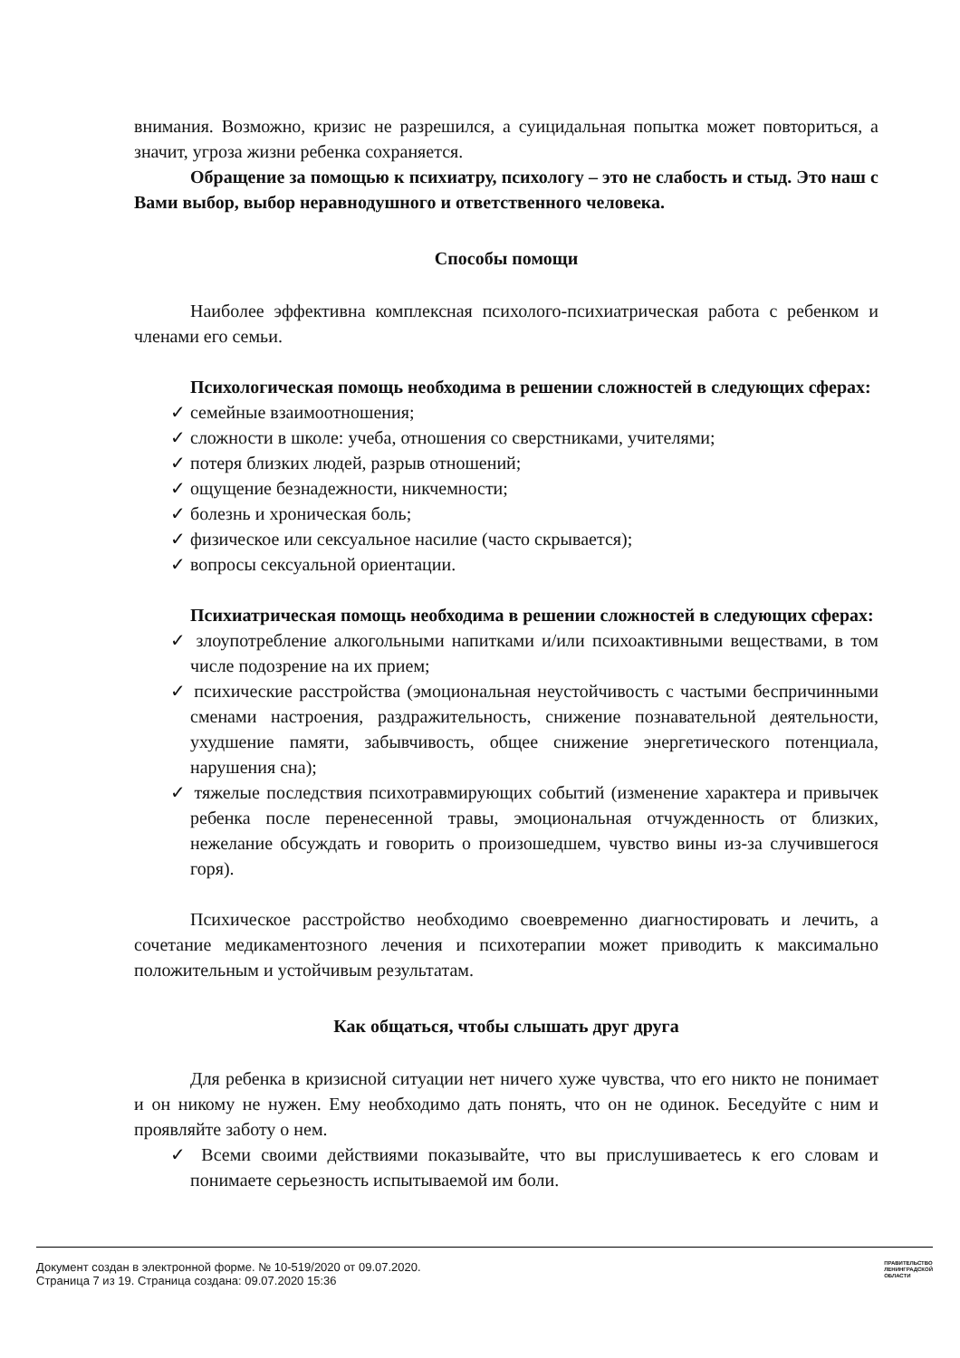внимания. Возможно, кризис не разрешился, а суицидальная попытка может повториться, а значит, угроза жизни ребенка сохраняется.
Обращение за помощью к психиатру, психологу – это не слабость и стыд. Это наш с Вами выбор, выбор неравнодушного и ответственного человека.
Способы помощи
Наиболее эффективна комплексная психолого-психиатрическая работа с ребенком и членами его семьи.
Психологическая помощь необходима в решении сложностей в следующих сферах:
✓ семейные взаимоотношения;
✓ сложности в школе: учеба, отношения со сверстниками, учителями;
✓ потеря близких людей, разрыв отношений;
✓ ощущение безнадежности, никчемности;
✓ болезнь и хроническая боль;
✓ физическое или сексуальное насилие (часто скрывается);
✓ вопросы сексуальной ориентации.
Психиатрическая помощь необходима в решении сложностей в следующих сферах:
✓ злоупотребление алкогольными напитками и/или психоактивными веществами, в том числе подозрение на их прием;
✓ психические расстройства (эмоциональная неустойчивость с частыми беспричинными сменами настроения, раздражительность, снижение познавательной деятельности, ухудшение памяти, забывчивость, общее снижение энергетического потенциала, нарушения сна);
✓ тяжелые последствия психотравмирующих событий (изменение характера и привычек ребенка после перенесенной травы, эмоциональная отчужденность от близких, нежелание обсуждать и говорить о произошедшем, чувство вины из-за случившегося горя).
Психическое расстройство необходимо своевременно диагностировать и лечить, а сочетание медикаментозного лечения и психотерапии может приводить к максимально положительным и устойчивым результатам.
Как общаться, чтобы слышать друг друга
Для ребенка в кризисной ситуации нет ничего хуже чувства, что его никто не понимает и он никому не нужен. Ему необходимо дать понять, что он не одинок. Беседуйте с ним и проявляйте заботу о нем.
✓ Всеми своими действиями показывайте, что вы прислушиваетесь к его словам и понимаете серьезность испытываемой им боли.
Документ создан в электронной форме. № 10-519/2020 от 09.07.2020.
Страница 7 из 19. Страница создана: 09.07.2020 15:36
ПРАВИТЕЛЬСТВО
ЛЕНИНГРАДСКОЙ
ОБЛАСТИ